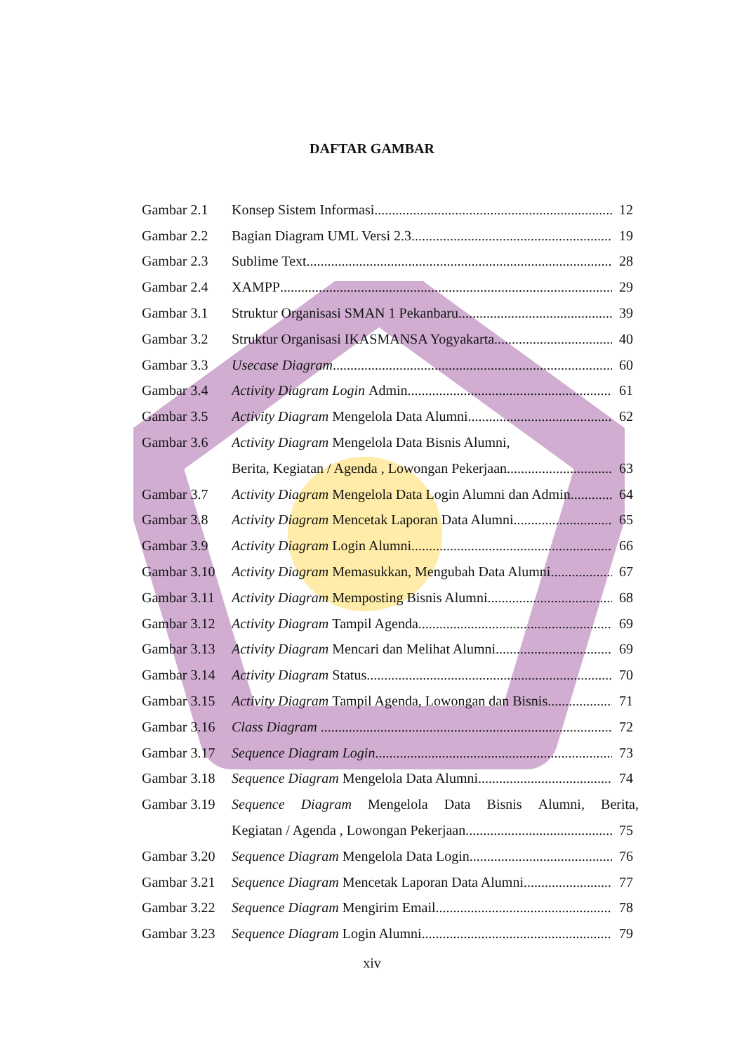DAFTAR GAMBAR
Gambar 2.1 Konsep Sistem Informasi 12
Gambar 2.2 Bagian Diagram UML Versi 2.3 19
Gambar 2.3 Sublime Text 28
Gambar 2.4 XAMPP 29
Gambar 3.1 Struktur Organisasi SMAN 1 Pekanbaru 39
Gambar 3.2 Struktur Organisasi IKASMANSA Yogyakarta 40
Gambar 3.3 Usecase Diagram 60
Gambar 3.4 Activity Diagram Login Admin 61
Gambar 3.5 Activity Diagram Mengelola Data Alumni 62
Gambar 3.6 Activity Diagram Mengelola Data Bisnis Alumni,
Berita, Kegiatan / Agenda , Lowongan Pekerjaan 63
Gambar 3.7 Activity Diagram Mengelola Data Login Alumni dan Admin 64
Gambar 3.8 Activity Diagram Mencetak Laporan Data Alumni 65
Gambar 3.9 Activity Diagram Login Alumni 66
Gambar 3.10 Activity Diagram Memasukkan, Mengubah Data Alumni 67
Gambar 3.11 Activity Diagram Memposting Bisnis Alumni 68
Gambar 3.12 Activity Diagram Tampil Agenda 69
Gambar 3.13 Activity Diagram Mencari dan Melihat Alumni 69
Gambar 3.14 Activity Diagram Status 70
Gambar 3.15 Activity Diagram Tampil Agenda, Lowongan dan Bisnis 71
Gambar 3.16 Class Diagram 72
Gambar 3.17 Sequence Diagram Login 73
Gambar 3.18 Sequence Diagram Mengelola Data Alumni 74
Gambar 3.19 Sequence Diagram Mengelola Data Bisnis Alumni, Berita,
Kegiatan / Agenda , Lowongan Pekerjaan 75
Gambar 3.20 Sequence Diagram Mengelola Data Login 76
Gambar 3.21 Sequence Diagram Mencetak Laporan Data Alumni 77
Gambar 3.22 Sequence Diagram Mengirim Email 78
Gambar 3.23 Sequence Diagram Login Alumni 79
xiv